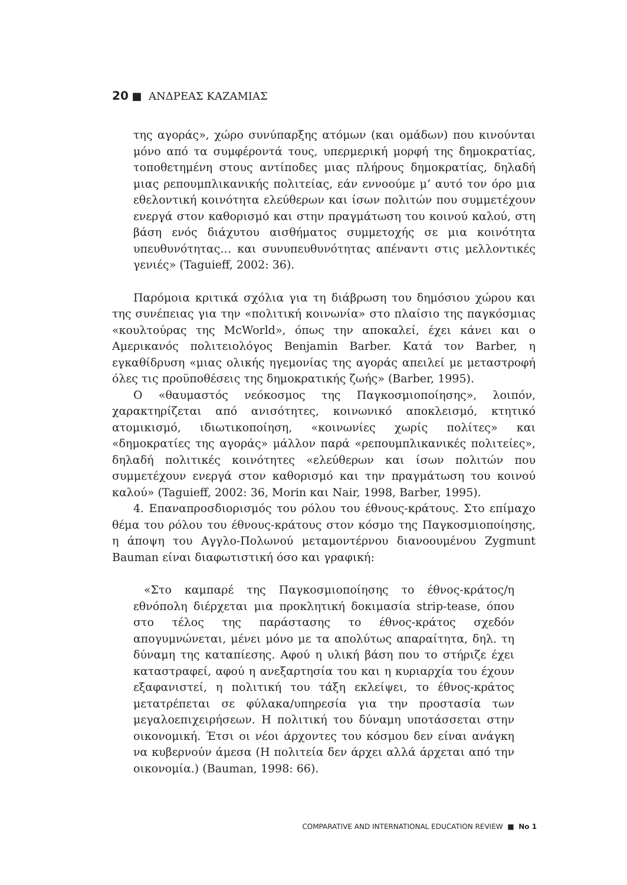20 ■ ΑΝΔΡΕΑΣ ΚΑΖΑΜΙΑΣ
της αγοράς», χώρο συνύπαρξης ατόμων (και ομάδων) που κινούνται μόνο από τα συμφέροντά τους, υπερμερική μορφή της δημοκρατίας, τοποθετημένη στους αντίποδες μιας πλήρους δημοκρατίας, δηλαδή μιας ρεπουμπλικανικής πολιτείας, εάν εννοούμε μ’ αυτό τον όρο μια εθελοντική κοινότητα ελεύθερων και ίσων πολιτών που συμμετέχουν ενεργά στον καθορισμό και στην πραγμάτωση του κοινού καλού, στη βάση ενός διάχυτου αισθήματος συμμετοχής σε μια κοινότητα υπευθυνότητας… και συνυπευθυνότητας απέναντι στις μελλοντικές γενιές» (Taguieff, 2002: 36).
Παρόμοια κριτικά σχόλια για τη διάβρωση του δημόσιου χώρου και της συνέπειας για την «πολιτική κοινωνία» στο πλαίσιο της παγκόσμιας «κουλτούρας της McWorld», όπως την αποκαλεί, έχει κάνει και ο Αμερικανός πολιτειολόγος Benjamin Barber. Κατά τον Barber, η εγκαθίδρυση «μιας ολικής ηγεμονίας της αγοράς απειλεί με μεταστροφή όλες τις προϋποθέσεις της δημοκρατικής ζωής» (Barber, 1995).
Ο «θαυμαστός νεόκοσμος της Παγκοσμιοποίησης», λοιπόν, χαρακτηρίζεται από ανισότητες, κοινωνικό αποκλεισμό, κτητικό ατομικισμό, ιδιωτικοποίηση, «κοινωνίες χωρίς πολίτες» και «δημοκρατίες της αγοράς» μάλλον παρά «ρεπουμπλικανικές πολιτείες», δηλαδή πολιτικές κοινότητες «ελεύθερων και ίσων πολιτών που συμμετέχουν ενεργά στον καθορισμό και την πραγμάτωση του κοινού καλού» (Taguieff, 2002: 36, Morin και Nair, 1998, Barber, 1995).
4. Επαναπροσδιορισμός του ρόλου του έθνους-κράτους. Στο επίμαχο θέμα του ρόλου του έθνους-κράτους στον κόσμο της Παγκοσμιοποίησης, η άποψη του Αγγλο-Πολωνού μεταμοντέρνου διανοουμένου Zygmunt Bauman είναι διαφωτιστική όσο και γραφική:
«Στο καμπαρέ της Παγκοσμιοποίησης το έθνος-κράτος/η εθνόπολη διέρχεται μια προκλητική δοκιμασία strip-tease, όπου στο τέλος της παράστασης το έθνος-κράτος σχεδόν απογυμνώνεται, μένει μόνο με τα απολύτως απαραίτητα, δηλ. τη δύναμη της καταπίεσης. Αφού η υλική βάση που το στήριζε έχει καταστραφεί, αφού η ανεξαρτησία του και η κυριαρχία του έχουν εξαφανιστεί, η πολιτική του τάξη εκλείψει, το έθνος-κράτος μετατρέπεται σε φύλακα/υπηρεσία για την προστασία των μεγαλοεπιχειρήσεων. Η πολιτική του δύναμη υποτάσσεται στην οικονομική. Έτσι οι νέοι άρχοντες του κόσμου δεν είναι ανάγκη να κυβερνούν άμεσα (Η πολιτεία δεν άρχει αλλά άρχεται από την οικονομία.) (Bauman, 1998: 66).
COMPARATIVE AND INTERNATIONAL EDUCATION REVIEW ■ No 1